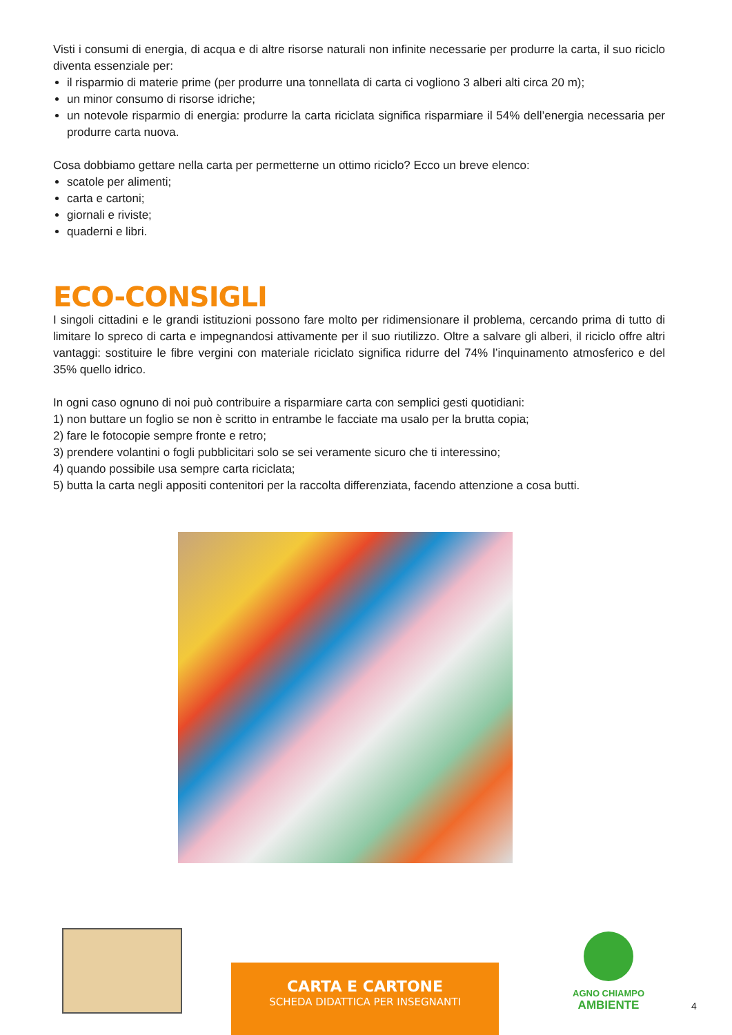Visti i consumi di energia, di acqua e di altre risorse naturali non infinite necessarie per produrre la carta, il suo riciclo diventa essenziale per:
il risparmio di materie prime (per produrre una tonnellata di carta ci vogliono 3 alberi alti circa 20 m);
un minor consumo di risorse idriche;
un notevole risparmio di energia: produrre la carta riciclata significa risparmiare il 54% dell’energia necessaria per produrre carta nuova.
Cosa dobbiamo gettare nella carta per permetterne un ottimo riciclo? Ecco un breve elenco:
scatole per alimenti;
carta e cartoni;
giornali e riviste;
quaderni e libri.
ECO-CONSIGLI
I singoli cittadini e le grandi istituzioni possono fare molto per ridimensionare il problema, cercando prima di tutto di limitare lo spreco di carta e impegnandosi attivamente per il suo riutilizzo. Oltre a salvare gli alberi, il riciclo offre altri vantaggi: sostituire le fibre vergini con materiale riciclato significa ridurre del 74% l’inquinamento atmosferico e del 35% quello idrico.
In ogni caso ognuno di noi può contribuire a risparmiare carta con semplici gesti quotidiani:
1) non buttare un foglio se non è scritto in entrambe le facciate ma usalo per la brutta copia;
2) fare le fotocopie sempre fronte e retro;
3) prendere volantini o fogli pubblicitari solo se sei veramente sicuro che ti interessino;
4) quando possibile usa sempre carta riciclata;
5) butta la carta negli appositi contenitori per la raccolta differenziata, facendo attenzione a cosa butti.
CARTA E CARTONE
SCHEDA DIDATTICA PER INSEGNANTI
AGNO CHIAMPO
AMBIENTE
4